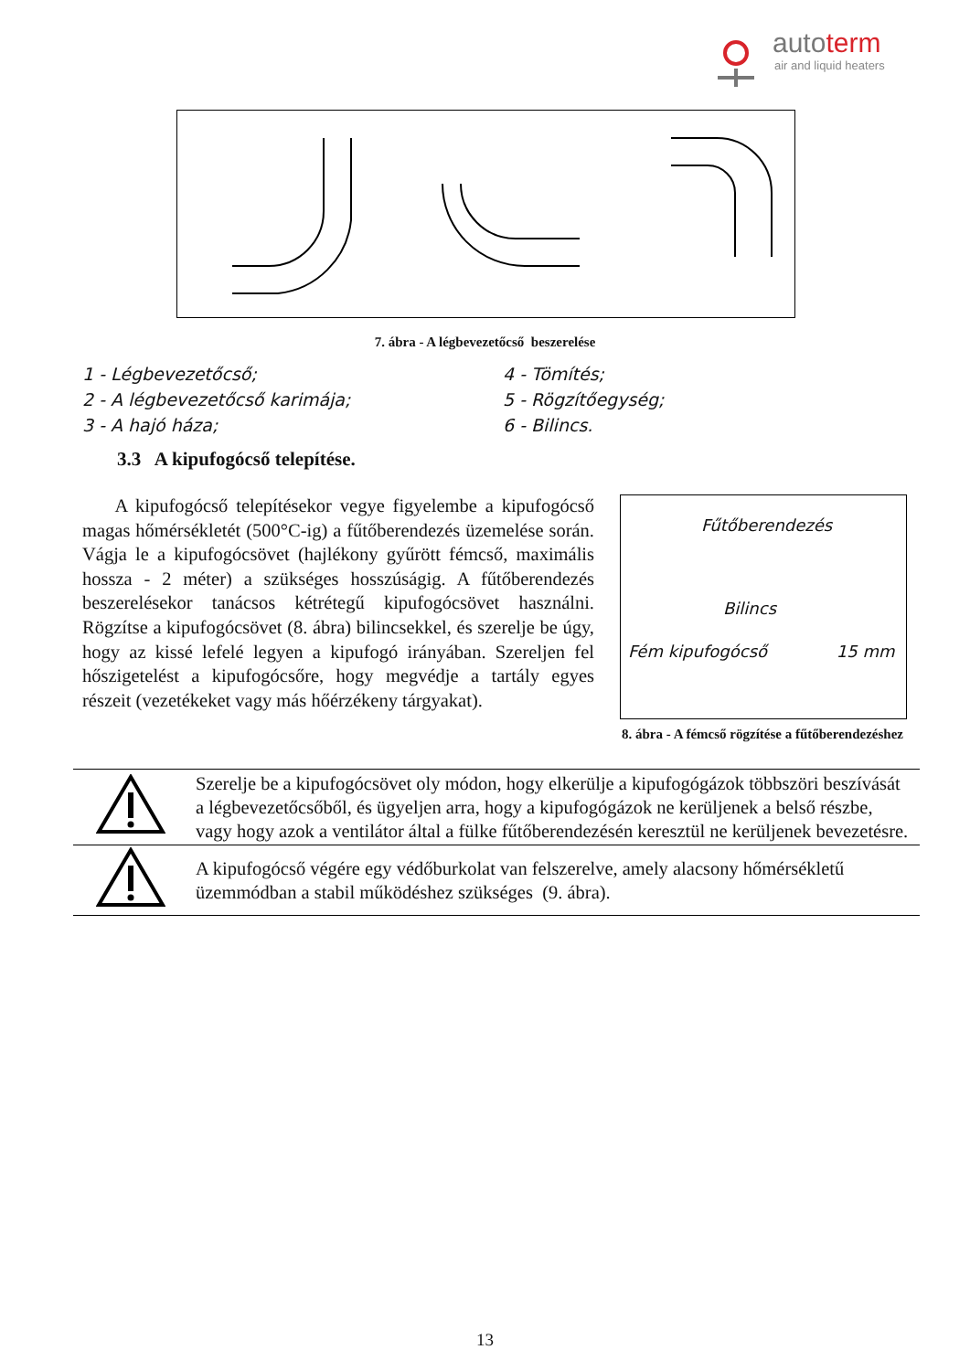autoterm
air and liquid heaters
7. ábra - A légbevezetőcső beszerelése
1 - Légbevezetőcső;
4 - Tömítés;
2 - A légbevezetőcső karimája;
5 - Rögzítőegység;
3 - A hajó háza;
6 - Bilincs.
3.3 A kipufogócső telepítése.
A kipufogócső telepítésekor vegye figyelembe a kipufogócső magas hőmérsékletét (500°C-ig) a fűtőberendezés üzemelése során. Vágja le a kipufogócsövet (hajlékony gyűrött fémcső, maximális hossza - 2 méter) a szükséges hosszúságig. A fűtőberendezés beszerelésekor tanácsos kétrétegű kipufogócsövet használni. Rögzítse a kipufogócsövet (8. ábra) bilincsekkel, és szerelje be úgy, hogy az kissé lefelé legyen a kipufogó irányában. Szereljen fel hőszigetelést a kipufogócsőre, hogy megvédje a tartály egyes részeit (vezetékeket vagy más hőérzékeny tárgyakat).
Fűtőberendezés
Bilincs
Fém kipufogócső 15 mm
8. ábra - A fémcső rögzítése a fűtőberendezéshez
| | Szerelje be a kipufogócsövet oly módon, hogy elkerülje a kipufogógázok többszöri beszívását a légbevezetőcsőből, és ügyeljen arra, hogy a kipufogógázok ne kerüljenek a belső részbe, vagy hogy azok a ventilátor által a fülke fűtőberendezésén keresztül ne kerüljenek bevezetésre. |
| | A kipufogócső végére egy védőburkolat van felszerelve, amely alacsony hőmérsékletű üzemmódban a stabil működéshez szükséges (9. ábra). |
13